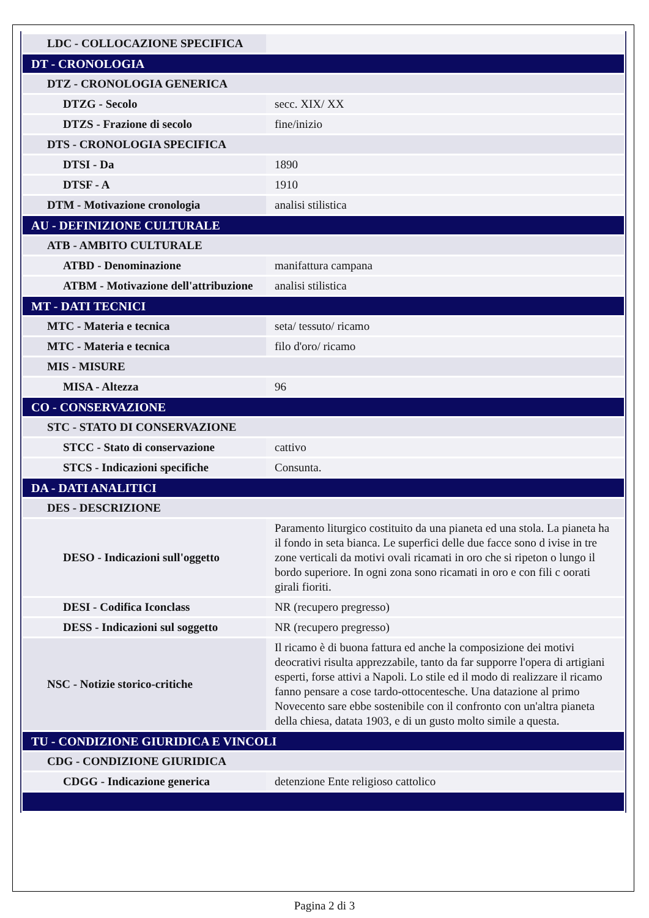| LDC - COLLOCAZIONE SPECIFICA | |
| DT - CRONOLOGIA | |
| DTZ - CRONOLOGIA GENERICA | |
| DTZG - Secolo | secc. XIX/ XX |
| DTZS - Frazione di secolo | fine/inizio |
| DTS - CRONOLOGIA SPECIFICA | |
| DTSI - Da | 1890 |
| DTSF - A | 1910 |
| DTM - Motivazione cronologia | analisi stilistica |
| AU - DEFINIZIONE CULTURALE | |
| ATB - AMBITO CULTURALE | |
| ATBD - Denominazione | manifattura campana |
| ATBM - Motivazione dell'attribuzione | analisi stilistica |
| MT - DATI TECNICI | |
| MTC - Materia e tecnica | seta/ tessuto/ ricamo |
| MTC - Materia e tecnica | filo d'oro/ ricamo |
| MIS - MISURE | |
| MISA - Altezza | 96 |
| CO - CONSERVAZIONE | |
| STC - STATO DI CONSERVAZIONE | |
| STCC - Stato di conservazione | cattivo |
| STCS - Indicazioni specifiche | Consunta. |
| DA - DATI ANALITICI | |
| DES - DESCRIZIONE | |
| DESO - Indicazioni sull'oggetto | Paramento liturgico costituito da una pianeta ed una stola. La pianeta ha il fondo in seta bianca. Le superfici delle due facce sono d ivise in tre zone verticali da motivi ovali ricamati in oro che si ripeton o lungo il bordo superiore. In ogni zona sono ricamati in oro e con fili c oorati girali fioriti. |
| DESI - Codifica Iconclass | NR (recupero pregresso) |
| DESS - Indicazioni sul soggetto | NR (recupero pregresso) |
| NSC - Notizie storico-critiche | Il ricamo è di buona fattura ed anche la composizione dei motivi deocrativi risulta apprezzabile, tanto da far supporre l'opera di artigiani esperti, forse attivi a Napoli. Lo stile ed il modo di realizzare il ricamo fanno pensare a cose tardo-ottocentesche. Una datazione al primo Novecento sare ebbe sostenibile con il confronto con un'altra pianeta della chiesa, datata 1903, e di un gusto molto simile a questa. |
| TU - CONDIZIONE GIURIDICA E VINCOLI | |
| CDG - CONDIZIONE GIURIDICA | |
| CDGG - Indicazione generica | detenzione Ente religioso cattolico |
Pagina 2 di 3